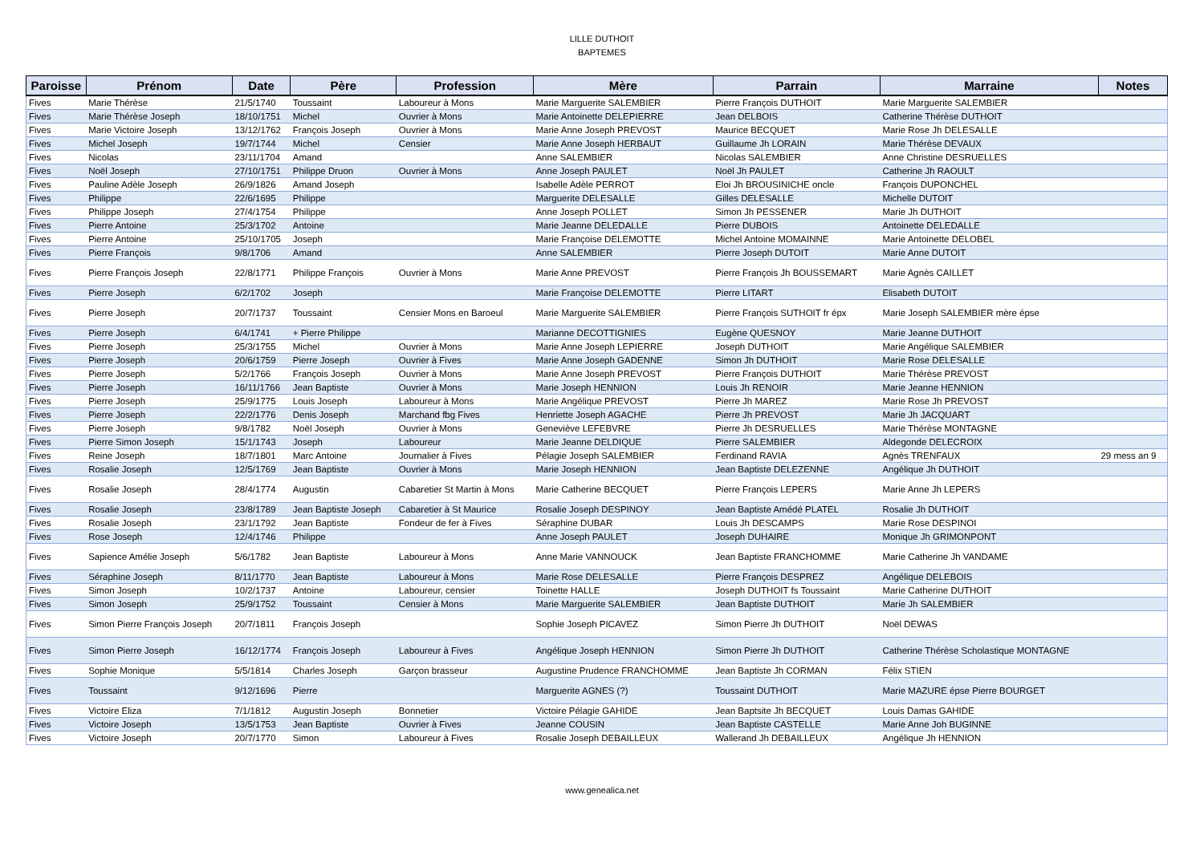LILLE DUTHOIT
BAPTEMES
| Paroisse | Prénom | Date | Père | Profession | Mère | Parrain | Marraine | Notes |
| --- | --- | --- | --- | --- | --- | --- | --- | --- |
| Fives | Marie Thérèse | 21/5/1740 | Toussaint | Laboureur à Mons | Marie Marguerite SALEMBIER | Pierre François DUTHOIT | Marie Marguerite SALEMBIER | |
| Fives | Marie Thérèse Joseph | 18/10/1751 | Michel | Ouvrier à Mons | Marie Antoinette DELEPIERRE | Jean DELBOIS | Catherine Thérèse DUTHOIT | |
| Fives | Marie Victoire Joseph | 13/12/1762 | François Joseph | Ouvrier à Mons | Marie Anne Joseph PREVOST | Maurice BECQUET | Marie Rose Jh DELESALLE | |
| Fives | Michel Joseph | 19/7/1744 | Michel | Censier | Marie Anne Joseph HERBAUT | Guillaume Jh LORAIN | Marie Thérèse DEVAUX | |
| Fives | Nicolas | 23/11/1704 | Amand | | Anne SALEMBIER | Nicolas SALEMBIER | Anne Christine DESRUELLES | |
| Fives | Noël Joseph | 27/10/1751 | Philippe Druon | Ouvrier à Mons | Anne Joseph PAULET | Noël Jh PAULET | Catherine Jh RAOULT | |
| Fives | Pauline Adèle Joseph | 26/9/1826 | Amand Joseph | | Isabelle Adèle PERROT | Eloi Jh BROUSINICHE oncle | François DUPONCHEL | |
| Fives | Philippe | 22/6/1695 | Philippe | | Marguerite DELESALLE | Gilles DELESALLE | Michelle DUTOIT | |
| Fives | Philippe Joseph | 27/4/1754 | Philippe | | Anne Joseph POLLET | Simon Jh PESSENER | Marie Jh DUTHOIT | |
| Fives | Pierre Antoine | 25/3/1702 | Antoine | | Marie Jeanne DELEDALLE | Pierre DUBOIS | Antoinette DELEDALLE | |
| Fives | Pierre Antoine | 25/10/1705 | Joseph | | Marie Françoise DELEMOTTE | Michel Antoine MOMAINNE | Marie Antoinette DELOBEL | |
| Fives | Pierre François | 9/8/1706 | Amand | | Anne SALEMBIER | Pierre Joseph DUTOIT | Marie Anne DUTOIT | |
| Fives | Pierre François Joseph | 22/8/1771 | Philippe François | Ouvrier à Mons | Marie Anne PREVOST | Pierre François Jh BOUSSEMART | Marie Agnès CAILLET | |
| Fives | Pierre Joseph | 6/2/1702 | Joseph | | Marie Françoise DELEMOTTE | Pierre LITART | Elisabeth DUTOIT | |
| Fives | Pierre Joseph | 20/7/1737 | Toussaint | Censier Mons en Baroeul | Marie Marguerite SALEMBIER | Pierre François SUTHOIT fr épx | Marie Joseph SALEMBIER mère épse | |
| Fives | Pierre Joseph | 6/4/1741 | + Pierre Philippe | | Marianne DECOTTIGNIES | Eugène QUESNOY | Marie Jeanne DUTHOIT | |
| Fives | Pierre Joseph | 25/3/1755 | Michel | Ouvrier à Mons | Marie Anne Joseph LEPIERRE | Joseph DUTHOIT | Marie Angélique SALEMBIER | |
| Fives | Pierre Joseph | 20/6/1759 | Pierre Joseph | Ouvrier à Fives | Marie Anne Joseph GADENNE | Simon Jh DUTHOIT | Marie Rose DELESALLE | |
| Fives | Pierre Joseph | 5/2/1766 | François Joseph | Ouvrier à Mons | Marie Anne Joseph PREVOST | Pierre François DUTHOIT | Marie Thérèse PREVOST | |
| Fives | Pierre Joseph | 16/11/1766 | Jean Baptiste | Ouvrier à Mons | Marie Joseph HENNION | Louis Jh RENOIR | Marie Jeanne HENNION | |
| Fives | Pierre Joseph | 25/9/1775 | Louis Joseph | Laboureur à Mons | Marie Angélique PREVOST | Pierre Jh MAREZ | Marie Rose Jh PREVOST | |
| Fives | Pierre Joseph | 22/2/1776 | Denis Joseph | Marchand fbg Fives | Henriette Joseph AGACHE | Pierre Jh PREVOST | Marie Jh JACQUART | |
| Fives | Pierre Joseph | 9/8/1782 | Noël Joseph | Ouvrier à Mons | Geneviève LEFEBVRE | Pierre Jh DESRUELLES | Marie Thérèse MONTAGNE | |
| Fives | Pierre Simon Joseph | 15/1/1743 | Joseph | Laboureur | Marie Jeanne DELDIQUE | Pierre SALEMBIER | Aldegonde DELECROIX | |
| Fives | Reine Joseph | 18/7/1801 | Marc Antoine | Journalier à Fives | Pélagie Joseph SALEMBIER | Ferdinand RAVIA | Agnès TRENFAUX | 29 mess an 9 |
| Fives | Rosalie Joseph | 12/5/1769 | Jean Baptiste | Ouvrier à Mons | Marie Joseph HENNION | Jean Baptiste DELEZENNE | Angélique Jh DUTHOIT | |
| Fives | Rosalie Joseph | 28/4/1774 | Augustin | Cabaretier St Martin à Mons | Marie Catherine BECQUET | Pierre François LEPERS | Marie Anne Jh LEPERS | |
| Fives | Rosalie Joseph | 23/8/1789 | Jean Baptiste Joseph | Cabaretier à St Maurice | Rosalie Joseph DESPINOY | Jean Baptiste Amédé PLATEL | Rosalie Jh DUTHOIT | |
| Fives | Rosalie Joseph | 23/1/1792 | Jean Baptiste | Fondeur de fer à Fives | Séraphine DUBAR | Louis Jh DESCAMPS | Marie Rose DESPINOI | |
| Fives | Rose Joseph | 12/4/1746 | Philippe | | Anne Joseph PAULET | Joseph DUHAIRE | Monique Jh GRIMONPONT | |
| Fives | Sapience Amélie Joseph | 5/6/1782 | Jean Baptiste | Laboureur à Mons | Anne Marie VANNOUCK | Jean Baptiste FRANCHOMME | Marie Catherine Jh VANDAME | |
| Fives | Séraphine Joseph | 8/11/1770 | Jean Baptiste | Laboureur à Mons | Marie Rose DELESALLE | Pierre François DESPREZ | Angélique DELEBOIS | |
| Fives | Simon Joseph | 10/2/1737 | Antoine | Laboureur, censier | Toinette HALLE | Joseph DUTHOIT fs Toussaint | Marie Catherine DUTHOIT | |
| Fives | Simon Joseph | 25/9/1752 | Toussaint | Censier à Mons | Marie Marguerite SALEMBIER | Jean Baptiste DUTHOIT | Marie Jh SALEMBIER | |
| Fives | Simon Pierre François Joseph | 20/7/1811 | François Joseph | | Sophie Joseph PICAVEZ | Simon Pierre Jh DUTHOIT | Noël DEWAS | |
| Fives | Simon Pierre Joseph | 16/12/1774 | François Joseph | Laboureur à Fives | Angélique Joseph HENNION | Simon Pierre Jh DUTHOIT | Catherine Thérèse Scholastique MONTAGNE | |
| Fives | Sophie Monique | 5/5/1814 | Charles Joseph | Garçon brasseur | Augustine Prudence FRANCHOMME | Jean Baptiste Jh CORMAN | Félix STIEN | |
| Fives | Toussaint | 9/12/1696 | Pierre | | Marguerite AGNES (?) | Toussaint DUTHOIT | Marie MAZURE épse Pierre BOURGET | |
| Fives | Victoire Eliza | 7/1/1812 | Augustin Joseph | Bonnetier | Victoire Pélagie GAHIDE | Jean Baptsite Jh BECQUET | Louis Damas GAHIDE | |
| Fives | Victoire Joseph | 13/5/1753 | Jean Baptiste | Ouvrier à Fives | Jeanne COUSIN | Jean Baptiste CASTELLE | Marie Anne Joh BUGINNE | |
| Fives | Victoire Joseph | 20/7/1770 | Simon | Laboureur à Fives | Rosalie Joseph DEBAILLEUX | Wallerand Jh DEBAILLEUX | Angélique Jh HENNION | |
www.genealica.net